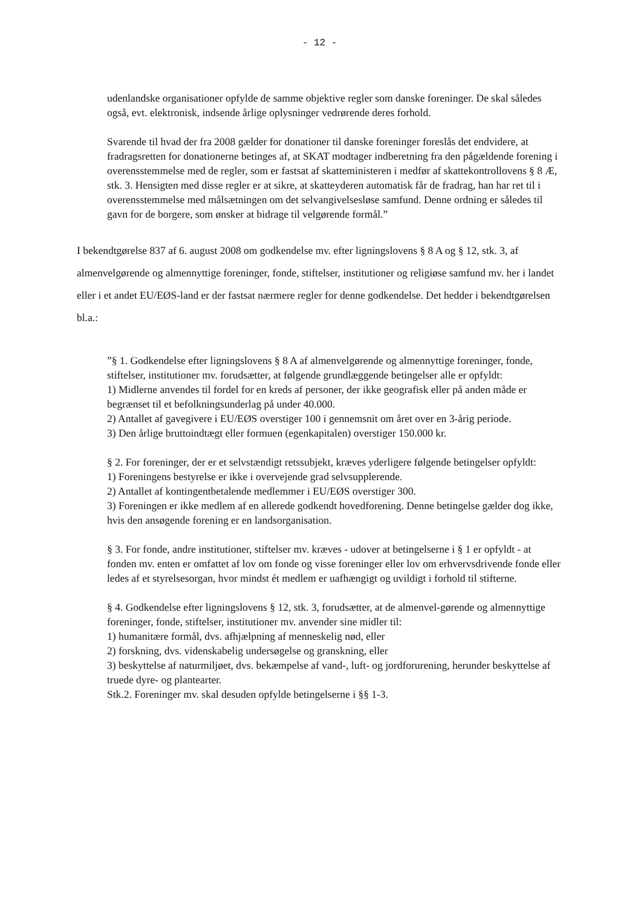- 12 -
udenlandske organisationer opfylde de samme objektive regler som danske foreninger. De skal således også, evt. elektronisk, indsende årlige oplysninger vedrørende deres forhold.
Svarende til hvad der fra 2008 gælder for donationer til danske foreninger foreslås det endvidere, at fradragsretten for donationerne betinges af, at SKAT modtager indberetning fra den pågældende forening i overensstemmelse med de regler, som er fastsat af skatteministeren i medfør af skattekontrollovens § 8 Æ, stk. 3. Hensigten med disse regler er at sikre, at skatteyderen automatisk får de fradrag, han har ret til i overensstemmelse med målsætningen om det selvangivelsesløse samfund. Denne ordning er således til gavn for de borgere, som ønsker at bidrage til velgørende formål.”
I bekendtgørelse 837 af 6. august 2008 om godkendelse mv. efter ligningslovens § 8 A og § 12, stk. 3, af almenvelgørende og almennyttige foreninger, fonde, stiftelser, institutioner og religiøse samfund mv. her i landet eller i et andet EU/EØS-land er der fastsat nærmere regler for denne godkendelse. Det hedder i bekendtgørelsen bl.a.:
”§ 1. Godkendelse efter ligningslovens § 8 A af almenvelgørende og almennyttige foreninger, fonde, stiftelser, institutioner mv. forudsætter, at følgende grundlæggende betingelser alle er opfyldt:
1) Midlerne anvendes til fordel for en kreds af personer, der ikke geografisk eller på anden måde er begrænset til et befolkningsunderlag på under 40.000.
2) Antallet af gavegivere i EU/EØS overstiger 100 i gennemsnit om året over en 3-årig periode.
3) Den årlige bruttoindtægt eller formuen (egenkapitalen) overstiger 150.000 kr.
§ 2. For foreninger, der er et selvstændigt retssubjekt, kræves yderligere følgende betingelser opfyldt:
1) Foreningens bestyrelse er ikke i overvejende grad selvsupplerende.
2) Antallet af kontingentbetalende medlemmer i EU/EØS overstiger 300.
3) Foreningen er ikke medlem af en allerede godkendt hovedforening. Denne betingelse gælder dog ikke, hvis den ansøgende forening er en landsorganisation.
§ 3. For fonde, andre institutioner, stiftelser mv. kræves - udover at betingelserne i § 1 er opfyldt - at fonden mv. enten er omfattet af lov om fonde og visse foreninger eller lov om erhvervsdrivende fonde eller ledes af et styrelsesorgan, hvor mindst ét medlem er uafhængigt og uvildigt i forhold til stifterne.
§ 4. Godkendelse efter ligningslovens § 12, stk. 3, forudsætter, at de almenvel-gørende og almennyttige foreninger, fonde, stiftelser, institutioner mv. anvender sine midler til:
1) humanitære formål, dvs. afhjælpning af menneskelig nød, eller
2) forskning, dvs. videnskabelig undersøgelse og granskning, eller
3) beskyttelse af naturmiljøet, dvs. bekæmpelse af vand-, luft- og jordforurening, herunder beskyttelse af truede dyre- og plantearter.
Stk.2. Foreninger mv. skal desuden opfylde betingelserne i §§ 1-3.